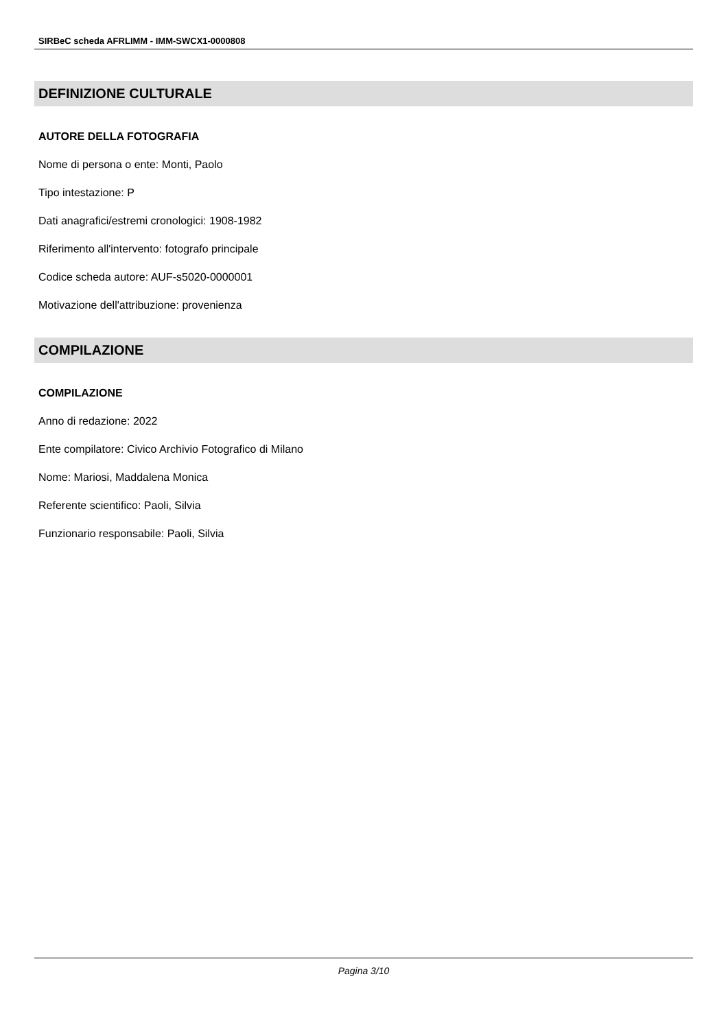SIRBeC scheda AFRLIMM - IMM-SWCX1-0000808
DEFINIZIONE CULTURALE
AUTORE DELLA FOTOGRAFIA
Nome di persona o ente: Monti, Paolo
Tipo intestazione: P
Dati anagrafici/estremi cronologici: 1908-1982
Riferimento all'intervento: fotografo principale
Codice scheda autore: AUF-s5020-0000001
Motivazione dell'attribuzione: provenienza
COMPILAZIONE
COMPILAZIONE
Anno di redazione: 2022
Ente compilatore: Civico Archivio Fotografico di Milano
Nome: Mariosi, Maddalena Monica
Referente scientifico: Paoli, Silvia
Funzionario responsabile: Paoli, Silvia
Pagina 3/10